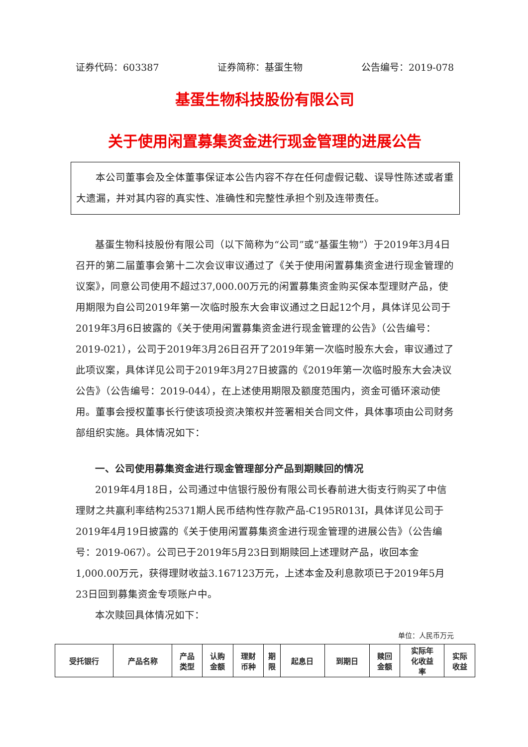证券代码：603387 证券简称：基蛋生物 公告编号：2019-078
基蛋生物科技股份有限公司
关于使用闲置募集资金进行现金管理的进展公告
本公司董事会及全体董事保证本公告内容不存在任何虚假记载、误导性陈述或者重大遗漏，并对其内容的真实性、准确性和完整性承担个别及连带责任。
基蛋生物科技股份有限公司（以下简称为“公司”或“基蛋生物”）于2019年3月4日召开的第二届董事会第十二次会议审议通过了《关于使用闲置募集资金进行现金管理的议案》，同意公司使用不超过37,000.00万元的闲置募集资金购买保本型理财产品，使用期限为自公司2019年第一次临时股东大会审议通过之日起12个月，具体详见公司于2019年3月6日披露的《关于使用闲置募集资金进行现金管理的公告》（公告编号：2019-021），公司于2019年3月26日召开了2019年第一次临时股东大会，审议通过了此项议案，具体详见公司于2019年3月27日披露的《2019年第一次临时股东大会决议公告》（公告编号：2019-044），在上述使用期限及额度范围内，资金可循环滚动使用。董事会授权董事长行使该项投资决策权并签署相关合同文件，具体事项由公司财务部组织实施。具体情况如下：
一、公司使用募集资金进行现金管理部分产品到期赎回的情况
2019年4月18日，公司通过中信银行股份有限公司长春前进大街支行购买了中信理财之共赢利率结构25371期人民币结构性存款产品-C195R013I，具体详见公司于2019年4月19日披露的《关于使用闲置募集资金进行现金管理的进展公告》（公告编号：2019-067）。公司已于2019年5月23日到期赎回上述理财产品，收回本金1,000.00万元，获得理财收益3.167123万元，上述本金及利息款项已于2019年5月23日回到募集资金专项账户中。
本次赎回具体情况如下：
单位：人民币万元
| 受托银行 | 产品名称 | 产品 类型 | 认购 金额 | 理财 币种 | 期 限 | 起息日 | 到期日 | 赎回 金额 | 实际年 化收益 率 | 实际 收益 |
| --- | --- | --- | --- | --- | --- | --- | --- | --- | --- | --- |